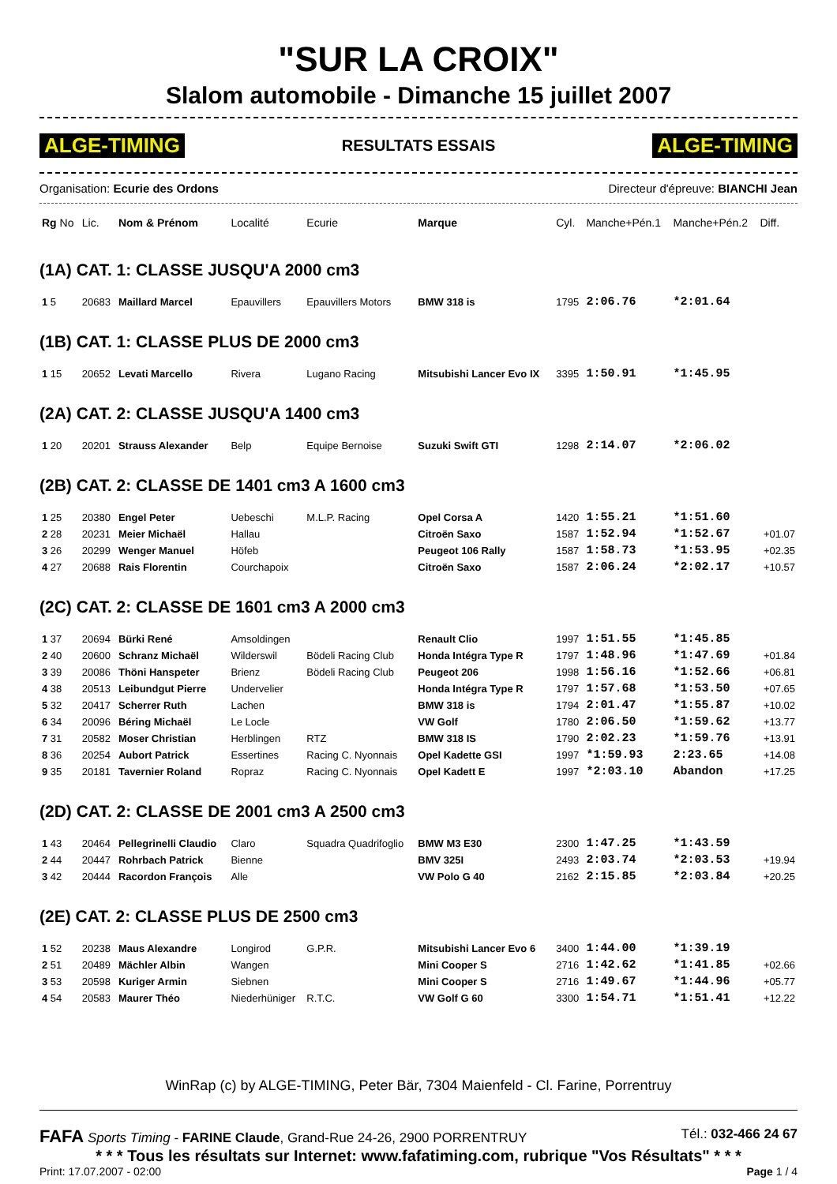"SUR LA CROIX"
Slalom automobile - Dimanche 15 juillet 2007
ALGE-TIMING RESULTATS ESSAIS ALGE-TIMING
Organisation: Ecurie des Ordons Directeur d'épreuve: BIANCHI Jean
| Rg No | Lic. | Nom & Prénom | Localité | Ecurie | Marque | Cyl. | Manche+Pén.1 | Manche+Pén.2 | Diff. |
| --- | --- | --- | --- | --- | --- | --- | --- | --- | --- |
| (1A) CAT. 1: CLASSE JUSQU'A 2000 cm3 | | | | | | | | | |
| 1 5 | 20683 | Maillard Marcel | Epauvillers | Epauvillers Motors | BMW 318 is | 1795 | 2:06.76 | *2:01.64 | |
| (1B) CAT. 1: CLASSE PLUS DE 2000 cm3 | | | | | | | | | |
| 1 15 | 20652 | Levati Marcello | Rivera | Lugano Racing | Mitsubishi Lancer Evo IX | 3395 | 1:50.91 | *1:45.95 | |
| (2A) CAT. 2: CLASSE JUSQU'A 1400 cm3 | | | | | | | | | |
| 1 20 | 20201 | Strauss Alexander | Belp | Equipe Bernoise | Suzuki Swift GTI | 1298 | 2:14.07 | *2:06.02 | |
| (2B) CAT. 2: CLASSE DE 1401 cm3 A 1600 cm3 | | | | | | | | | |
| 1 25 | 20380 | Engel Peter | Uebeschi | M.L.P. Racing | Opel Corsa A | 1420 | 1:55.21 | *1:51.60 | |
| 2 28 | 20231 | Meier Michaël | Hallau | | Citroën Saxo | 1587 | 1:52.94 | *1:52.67 | +01.07 |
| 3 26 | 20299 | Wenger Manuel | Höfeb | | Peugeot 106 Rally | 1587 | 1:58.73 | *1:53.95 | +02.35 |
| 4 27 | 20688 | Rais Florentin | Courchapoix | | Citroën Saxo | 1587 | 2:06.24 | *2:02.17 | +10.57 |
| (2C) CAT. 2: CLASSE DE 1601 cm3 A 2000 cm3 | | | | | | | | | |
| 1 37 | 20694 | Bürki René | Amsoldingen | | Renault Clio | 1997 | 1:51.55 | *1:45.85 | |
| 2 40 | 20600 | Schranz Michaël | Wilderswil | Bödeli Racing Club | Honda Intégra Type R | 1797 | 1:48.96 | *1:47.69 | +01.84 |
| 3 39 | 20086 | Thöni Hanspeter | Brienz | Bödeli Racing Club | Peugeot 206 | 1998 | 1:56.16 | *1:52.66 | +06.81 |
| 4 38 | 20513 | Leibundgut Pierre | Undervelier | | Honda Intégra Type R | 1797 | 1:57.68 | *1:53.50 | +07.65 |
| 5 32 | 20417 | Scherrer Ruth | Lachen | | BMW 318 is | 1794 | 2:01.47 | *1:55.87 | +10.02 |
| 6 34 | 20096 | Béring Michaël | Le Locle | | VW Golf | 1780 | 2:06.50 | *1:59.62 | +13.77 |
| 7 31 | 20582 | Moser Christian | Herblingen | RTZ | BMW 318 IS | 1790 | 2:02.23 | *1:59.76 | +13.91 |
| 8 36 | 20254 | Aubort Patrick | Essertines | Racing C. Nyonnais | Opel Kadette GSI | 1997 | *1:59.93 | 2:23.65 | +14.08 |
| 9 35 | 20181 | Tavernier Roland | Ropraz | Racing C. Nyonnais | Opel Kadett E | 1997 | *2:03.10 | Abandon | +17.25 |
| (2D) CAT. 2: CLASSE DE 2001 cm3 A 2500 cm3 | | | | | | | | | |
| 1 43 | 20464 | Pellegrinelli Claudio | Claro | Squadra Quadrifoglio | BMW M3 E30 | 2300 | 1:47.25 | *1:43.59 | |
| 2 44 | 20447 | Rohrbach Patrick | Bienne | | BMV 325I | 2493 | 2:03.74 | *2:03.53 | +19.94 |
| 3 42 | 20444 | Racordon François | Alle | | VW Polo G 40 | 2162 | 2:15.85 | *2:03.84 | +20.25 |
| (2E) CAT. 2: CLASSE PLUS DE 2500 cm3 | | | | | | | | | |
| 1 52 | 20238 | Maus Alexandre | Longirod | G.P.R. | Mitsubishi Lancer Evo 6 | 3400 | 1:44.00 | *1:39.19 | |
| 2 51 | 20489 | Mächler Albin | Wangen | | Mini Cooper S | 2716 | 1:42.62 | *1:41.85 | +02.66 |
| 3 53 | 20598 | Kuriger Armin | Siebnen | | Mini Cooper S | 2716 | 1:49.67 | *1:44.96 | +05.77 |
| 4 54 | 20583 | Maurer Théo | Niederhüniger | R.T.C. | VW Golf G 60 | 3300 | 1:54.71 | *1:51.41 | +12.22 |
WinRap (c) by ALGE-TIMING, Peter Bär, 7304 Maienfeld - Cl. Farine, Porrentruy
FAFA Sports Timing - FARINE Claude, Grand-Rue 24-26, 2900 PORRENTRUY Tél.: 032-466 24 67
* * * Tous les résultats sur Internet: www.fafatiming.com, rubrique "Vos Résultats" * * *
Print: 17.07.2007 - 02:00 Page 1 / 4